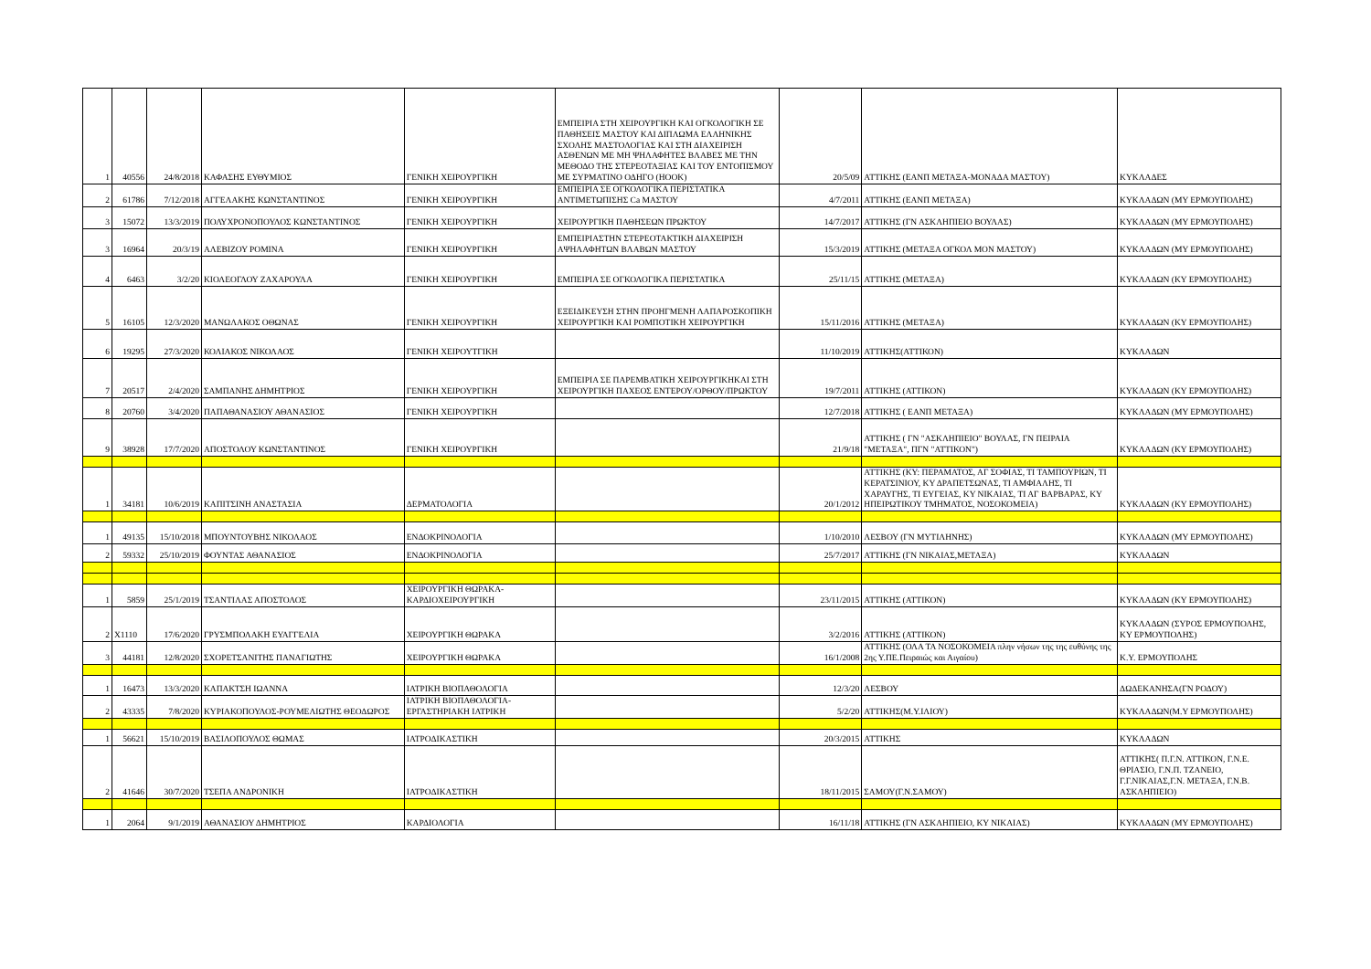| 1 | 40556 | 24/8/2018 | ΚΑΦΑΣΗΣ ΕΥΘΥΜΙΟΣ | ΓΕΝΙΚΗ ΧΕΙΡΟΥΡΓΙΚΗ | ΕΜΠΕΙΡΙΑ ΣΤΗ ΧΕΙΡΟΥΡΓΙΚΗ ΚΑΙ ΟΓΚΟΛΟΓΙΚΗ ΣΕ ΠΑΘΗΣΕΙΣ ΜΑΣΤΟΥ ΚΑΙ ΔΙΠΛΩΜΑ ΕΛΛΗΝΙΚΗΣ ΣΧΟΛΗΣ ΜΑΣΤΟΛΟΓΙΑΣ ΚΑΙ ΣΤΗ ΔΙΑΧΕΙΡΙΣΗ ΑΣΘΕΝΩΝ ΜΕ ΜΗ ΨΗΛΑΦΗΤΕΣ ΒΛΑΒΕΣ ΜΕ ΤΗΝ ΜΕΘΟΔΟ ΤΗΣ ΣΤΕΡΕΟΤΑΞΙΑΣ ΚΑΙ ΤΟΥ ΕΝΤΟΠΙΣΜΟΥ ΜΕ ΣΥΡΜΑΤΙΝΟ ΟΔΗΓΟ (HOOK) | 20/5/09 | ΑΤΤΙΚΗΣ (ΕΑΝΠ ΜΕΤΑΞΑ-ΜΟΝΑΔΑ ΜΑΣΤΟΥ) | ΚΥΚΛΑΔΕΣ |
| 2 | 61786 | 7/12/2018 | ΑΓΓΕΛΑΚΗΣ ΚΩΝΣΤΑΝΤΙΝΟΣ | ΓΕΝΙΚΗ ΧΕΙΡΟΥΡΓΙΚΗ | ΕΜΠΕΙΡΙΑ ΣΕ ΟΓΚΟΛΟΓΙΚΑ ΠΕΡΙΣΤΑΤΙΚΑ ΑΝΤΙΜΕΤΩΠΙΣΗΣ Ca ΜΑΣΤΟΥ | 4/7/2011 | ΑΤΤΙΚΗΣ (ΕΑΝΠ ΜΕΤΑΞΑ) | ΚΥΚΛΑΔΩΝ (ΜΥ ΕΡΜΟΥΠΟΛΗΣ) |
| 3 | 15072 | 13/3/2019 | ΠΟΛΥΧΡΟΝΟΠΟΥΛΟΣ ΚΩΝΣΤΑΝΤΙΝΟΣ | ΓΕΝΙΚΗ ΧΕΙΡΟΥΡΓΙΚΗ | ΧΕΙΡΟΥΡΓΙΚΗ ΠΑΘΗΣΕΩΝ ΠΡΩΚΤΟΥ | 14/7/2017 | ΑΤΤΙΚΗΣ (ΓΝ ΑΣΚΛΗΠΙΕΙΟ ΒΟΥΛΑΣ) | ΚΥΚΛΑΔΩΝ (ΜΥ ΕΡΜΟΥΠΟΛΗΣ) |
| 3 | 16964 | 20/3/19 | ΑΛΕΒΙΖΟΥ ΡΟΜΙΝΑ | ΓΕΝΙΚΗ ΧΕΙΡΟΥΡΓΙΚΗ | ΕΜΠΕΙΡΙΑΣΤΗΝ ΣΤΕΡΕΟΤΑΚΤΙΚΗ ΔΙΑΧΕΙΡΙΣΗ ΑΨΗΛΑΦΗΤΩΝ ΒΛΑΒΩΝ ΜΑΣΤΟΥ | 15/3/2019 | ΑΤΤΙΚΗΣ (ΜΕΤΑΞΑ ΟΓΚΟΛ ΜΟΝ ΜΑΣΤΟΥ) | ΚΥΚΛΑΔΩΝ (ΜΥ ΕΡΜΟΥΠΟΛΗΣ) |
| 4 | 6463 | 3/2/20 | ΚΙΟΛΕΟΓΛΟΥ ΖΑΧΑΡΟΥΛΑ | ΓΕΝΙΚΗ ΧΕΙΡΟΥΡΓΙΚΗ | ΕΜΠΕΙΡΙΑ ΣΕ ΟΓΚΟΛΟΓΙΚΑ ΠΕΡΙΣΤΑΤΙΚΑ | 25/11/15 | ΑΤΤΙΚΗΣ (ΜΕΤΑΞΑ) | ΚΥΚΛΑΔΩΝ (ΚΥ ΕΡΜΟΥΠΟΛΗΣ) |
| 5 | 16105 | 12/3/2020 | ΜΑΝΩΛΑΚΟΣ ΟΘΩΝΑΣ | ΓΕΝΙΚΗ ΧΕΙΡΟΥΡΓΙΚΗ | ΕΞΕΙΔΙΚΕΥΣΗ ΣΤΗΝ ΠΡΟΗΓΜΕΝΗ ΛΑΠΑΡΟΣΚΟΠΙΚΗ ΧΕΙΡΟΥΡΓΙΚΗ ΚΑΙ ΡΟΜΠΟΤΙΚΗ ΧΕΙΡΟΥΡΓΙΚΗ | 15/11/2016 | ΑΤΤΙΚΗΣ (ΜΕΤΑΞΑ) | ΚΥΚΛΑΔΩΝ (ΚΥ ΕΡΜΟΥΠΟΛΗΣ) |
| 6 | 19295 | 27/3/2020 | ΚΟΛΙΑΚΟΣ ΝΙΚΟΛΑΟΣ | ΓΕΝΙΚΗ ΧΕΙΡΟΥΤΓΙΚΗ | | 11/10/2019 | ΑΤΤΙΚΗΣ(ΑΤΤΙΚΟΝ) | ΚΥΚΛΑΔΩΝ |
| 7 | 20517 | 2/4/2020 | ΣΑΜΠΑΝΗΣ ΔΗΜΗΤΡΙΟΣ | ΓΕΝΙΚΗ ΧΕΙΡΟΥΡΓΙΚΗ | ΕΜΠΕΙΡΙΑ ΣΕ ΠΑΡΕΜΒΑΤΙΚΗ ΧΕΙΡΟΥΡΓΙΚΗΚΑΙ ΣΤΗ ΧΕΙΡΟΥΡΓΙΚΗ ΠΑΧΕΟΣ ΕΝΤΕΡΟΥ/ΟΡΘΟΥ/ΠΡΩΚΤΟΥ | 19/7/2011 | ΑΤΤΙΚΗΣ (ΑΤΤΙΚΟΝ) | ΚΥΚΛΑΔΩΝ (ΚΥ ΕΡΜΟΥΠΟΛΗΣ) |
| 8 | 20760 | 3/4/2020 | ΠΑΠΑΘΑΝΑΣΙΟΥ ΑΘΑΝΑΣΙΟΣ | ΓΕΝΙΚΗ ΧΕΙΡΟΥΡΓΙΚΗ | | 12/7/2018 | ΑΤΤΙΚΗΣ ( ΕΑΝΠ ΜΕΤΑΞΑ) | ΚΥΚΛΑΔΩΝ (ΜΥ ΕΡΜΟΥΠΟΛΗΣ) |
| 9 | 38928 | 17/7/2020 | ΑΠΟΣΤΟΛΟΥ ΚΩΝΣΤΑΝΤΙΝΟΣ | ΓΕΝΙΚΗ ΧΕΙΡΟΥΡΓΙΚΗ | | 21/9/18 | ΑΤΤΙΚΗΣ ( ΓΝ "ΑΣΚΛΗΠΙΕΙΟ" ΒΟΥΛΑΣ, ΓΝ ΠΕΙΡΑΙΑ "ΜΕΤΑΞΑ", ΠΓΝ "ΑΤΤΙΚΟΝ") | ΚΥΚΛΑΔΩΝ (ΚΥ ΕΡΜΟΥΠΟΛΗΣ) |
| 1 | 34181 | 10/6/2019 | ΚΑΠΙΤΣΙΝΗ ΑΝΑΣΤΑΣΙΑ | ΔΕΡΜΑΤΟΛΟΓΙΑ | | 20/1/2012 | ΑΤΤΙΚΗΣ (ΚΥ: ΠΕΡΑΜΑΤΟΣ, ΑΓ ΣΟΦΙΑΣ, ΤΙ ΤΑΜΠΟΥΡΙΩΝ, ΤΙ ΚΕΡΑΤΣΙΝΙΟΥ, ΚΥ ΔΡΑΠΕΤΣΩΝΑΣ, ΤΙ ΑΜΦΙΑΛΗΣ, ΤΙ ΧΑΡΑΥΓΗΣ, ΤΙ ΕΥΓΕΙΑΣ, ΚΥ ΝΙΚΑΙΑΣ, ΤΙ ΑΓ ΒΑΡΒΑΡΑΣ, ΚΥ ΗΠΕΙΡΩΤΙΚΟΥ ΤΜΗΜΑΤΟΣ, ΝΟΣΟΚΟΜΕΙΑ) | ΚΥΚΛΑΔΩΝ (ΚΥ ΕΡΜΟΥΠΟΛΗΣ) |
| 1 | 49135 | 15/10/2018 | ΜΠΟΥΝΤΟΥΒΗΣ ΝΙΚΟΛΑΟΣ | ΕΝΔΟΚΡΙΝΟΛΟΓΙΑ | | 1/10/2010 | ΛΕΣΒΟΥ (ΓΝ ΜΥΤΙΛΗΝΗΣ) | ΚΥΚΛΑΔΩΝ (ΜΥ ΕΡΜΟΥΠΟΛΗΣ) |
| 2 | 59332 | 25/10/2019 | ΦΟΥΝΤΑΣ ΑΘΑΝΑΣΙΟΣ | ΕΝΔΟΚΡΙΝΟΛΟΓΙΑ | | 25/7/2017 | ΑΤΤΙΚΗΣ (ΓΝ ΝΙΚΑΙΑΣ,ΜΕΤΑΞΑ) | ΚΥΚΛΑΔΩΝ |
| 1 | 5859 | 25/1/2019 | ΤΣΑΝΤΙΛΑΣ ΑΠΟΣΤΟΛΟΣ | ΧΕΙΡΟΥΡΓΙΚΗ ΘΩΡΑΚΑ-ΚΑΡΔΙΟΧΕΙΡΟΥΡΓΙΚΗ | | 23/11/2015 | ΑΤΤΙΚΗΣ (ΑΤΤΙΚΟΝ) | ΚΥΚΛΑΔΩΝ (ΚΥ ΕΡΜΟΥΠΟΛΗΣ) |
| 2 | X1110 | 17/6/2020 | ΓΡΥΣΜΠΟΛΑΚΗ ΕΥΑΓΓΕΛΙΑ | ΧΕΙΡΟΥΡΓΙΚΗ ΘΩΡΑΚΑ | | 3/2/2016 | ΑΤΤΙΚΗΣ (ΑΤΤΙΚΟΝ) | ΚΥΚΛΑΔΩΝ (ΣΥΡΟΣ ΕΡΜΟΥΠΟΛΗΣ, ΚΥ ΕΡΜΟΥΠΟΛΗΣ) |
| 3 | 44181 | 12/8/2020 | ΣΧΟΡΕΤΣΑΝΙΤΗΣ ΠΑΝΑΓΙΩΤΗΣ | ΧΕΙΡΟΥΡΓΙΚΗ ΘΩΡΑΚΑ | | 16/1/2008 | ΑΤΤΙΚΗΣ (ΟΛΑ ΤΑ ΝΟΣΟΚΟΜΕΙΑ πλην νήσων της της ευθύνης της 2ης Υ.ΠΕ.Πειραιώς και Αιγαίου) | Κ.Υ. ΕΡΜΟΥΠΟΛΗΣ |
| 1 | 16473 | 13/3/2020 | ΚΑΠΑΚΤΣΗ ΙΩΑΝΝΑ | ΙΑΤΡΙΚΗ ΒΙΟΠΑΘΟΛΟΓΙΑ | | 12/3/20 | ΛΕΣΒΟΥ | ΔΩΔΕΚΑΝΗΣΑ(ΓΝ ΡΟΔΟΥ) |
| 2 | 43335 | 7/8/2020 | ΚΥΡΙΑΚΟΠΟΥΛΟΣ-ΡΟΥΜΕΛΙΩΤΗΣ ΘΕΟΔΩΡΟΣ | ΙΑΤΡΙΚΗ ΒΙΟΠΑΘΟΛΟΓΙΑ-ΕΡΓΑΣΤΗΡΙΑΚΗ ΙΑΤΡΙΚΗ | | 5/2/20 | ΑΤΤΙΚΗΣ(Μ.Υ.ΙΛΙΟΥ) | ΚΥΚΛΑΔΩΝ(Μ.Υ ΕΡΜΟΥΠΟΛΗΣ) |
| 1 | 56621 | 15/10/2019 | ΒΑΣΙΛΟΠΟΥΛΟΣ ΘΩΜΑΣ | ΙΑΤΡΟΔΙΚΑΣΤΙΚΗ | | 20/3/2015 | ΑΤΤΙΚΗΣ | ΚΥΚΛΑΔΩΝ |
| 2 | 41646 | 30/7/2020 | ΤΣΕΠΑ ΑΝΔΡΟΝΙΚΗ | ΙΑΤΡΟΔΙΚΑΣΤΙΚΗ | | 18/11/2015 | ΣΑΜΟΥ(Γ.Ν.ΣΑΜΟΥ) | ΑΤΤΙΚΗΣ( Π.Γ.Ν. ΑΤΤΙΚΟΝ, Γ.Ν.Ε. ΘΡΙΑΣΙΟ, Γ.Ν.Π. ΤΖΑΝΕΙΟ, Γ.Γ.ΝΙΚΑΙΑΣ,Γ.Ν. ΜΕΤΑΞΑ, Γ.Ν.Β. ΑΣΚΛΗΠΙΕΙΟ) |
| 1 | 2064 | 9/1/2019 | ΑΘΑΝΑΣΙΟΥ ΔΗΜΗΤΡΙΟΣ | ΚΑΡΔΙΟΛΟΓΙΑ | | 16/11/18 | ΑΤΤΙΚΗΣ (ΓΝ ΑΣΚΛΗΠΙΕΙΟ, ΚΥ ΝΙΚΑΙΑΣ) | ΚΥΚΛΑΔΩΝ (ΜΥ ΕΡΜΟΥΠΟΛΗΣ) |